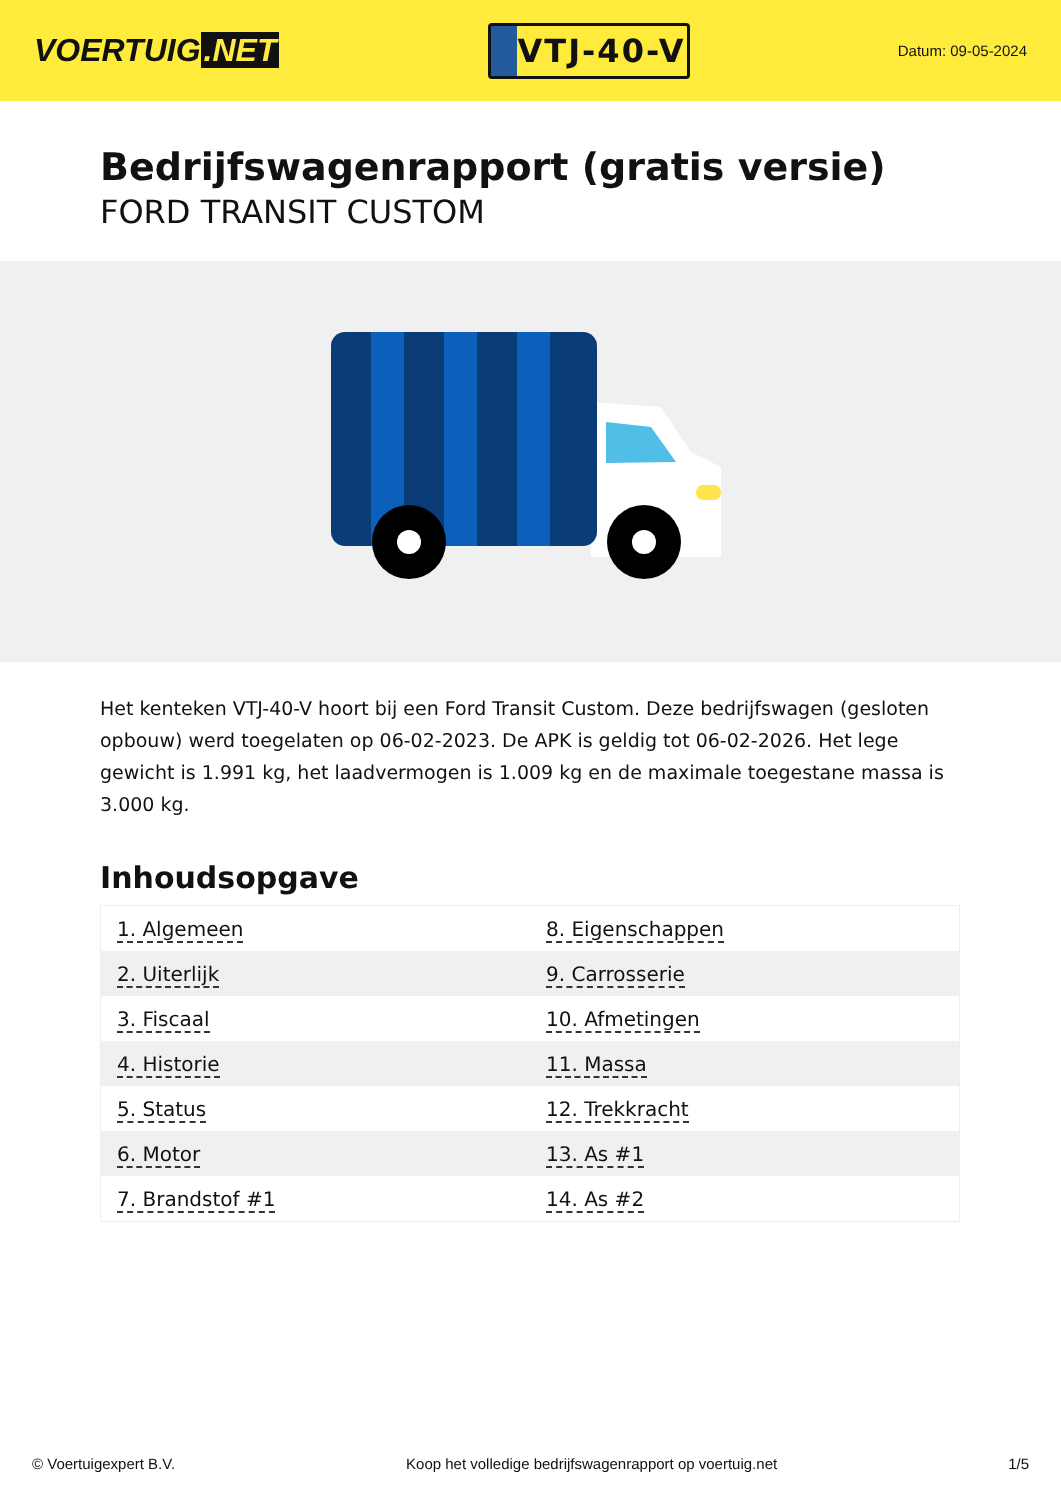VOERTUIG.NET
VTJ-40-V
Datum: 09-05-2024
Bedrijfswagenrapport (gratis versie)
FORD TRANSIT CUSTOM
Het kenteken VTJ-40-V hoort bij een Ford Transit Custom. Deze bedrijfswagen (gesloten opbouw) werd toegelaten op 06-02-2023. De APK is geldig tot 06-02-2026. Het lege gewicht is 1.991 kg, het laadvermogen is 1.009 kg en de maximale toegestane massa is 3.000 kg.
Inhoudsopgave
| 1. Algemeen | 8. Eigenschappen |
| 2. Uiterlijk | 9. Carrosserie |
| 3. Fiscaal | 10. Afmetingen |
| 4. Historie | 11. Massa |
| 5. Status | 12. Trekkracht |
| 6. Motor | 13. As #1 |
| 7. Brandstof #1 | 14. As #2 |
© Voertuigexpert B.V. Koop het volledige bedrijfswagenrapport op voertuig.net 1/5